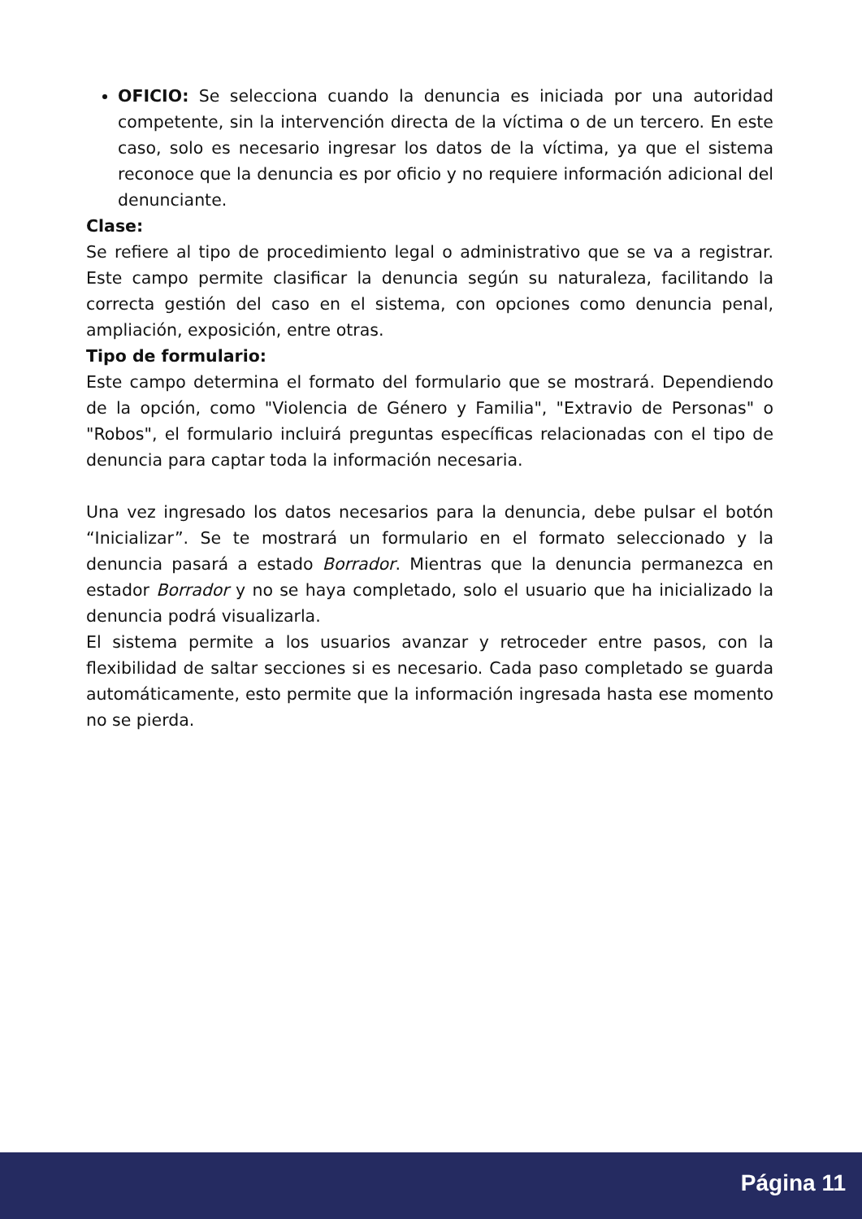OFICIO: Se selecciona cuando la denuncia es iniciada por una autoridad competente, sin la intervención directa de la víctima o de un tercero. En este caso, solo es necesario ingresar los datos de la víctima, ya que el sistema reconoce que la denuncia es por oficio y no requiere información adicional del denunciante.
Clase:
Se refiere al tipo de procedimiento legal o administrativo que se va a registrar. Este campo permite clasificar la denuncia según su naturaleza, facilitando la correcta gestión del caso en el sistema, con opciones como denuncia penal, ampliación, exposición, entre otras.
Tipo de formulario:
Este campo determina el formato del formulario que se mostrará. Dependiendo de la opción, como "Violencia de Género y Familia", "Extravio de Personas" o "Robos", el formulario incluirá preguntas específicas relacionadas con el tipo de denuncia para captar toda la información necesaria.
Una vez ingresado los datos necesarios para la denuncia, debe pulsar el botón “Inicializar”. Se te mostrará un formulario en el formato seleccionado y la denuncia pasará a estado Borrador. Mientras que la denuncia permanezca en estador Borrador y no se haya completado, solo el usuario que ha inicializado la denuncia podrá visualizarla.
El sistema permite a los usuarios avanzar y retroceder entre pasos, con la flexibilidad de saltar secciones si es necesario. Cada paso completado se guarda automáticamente, esto permite que la información ingresada hasta ese momento no se pierda.
Página 11